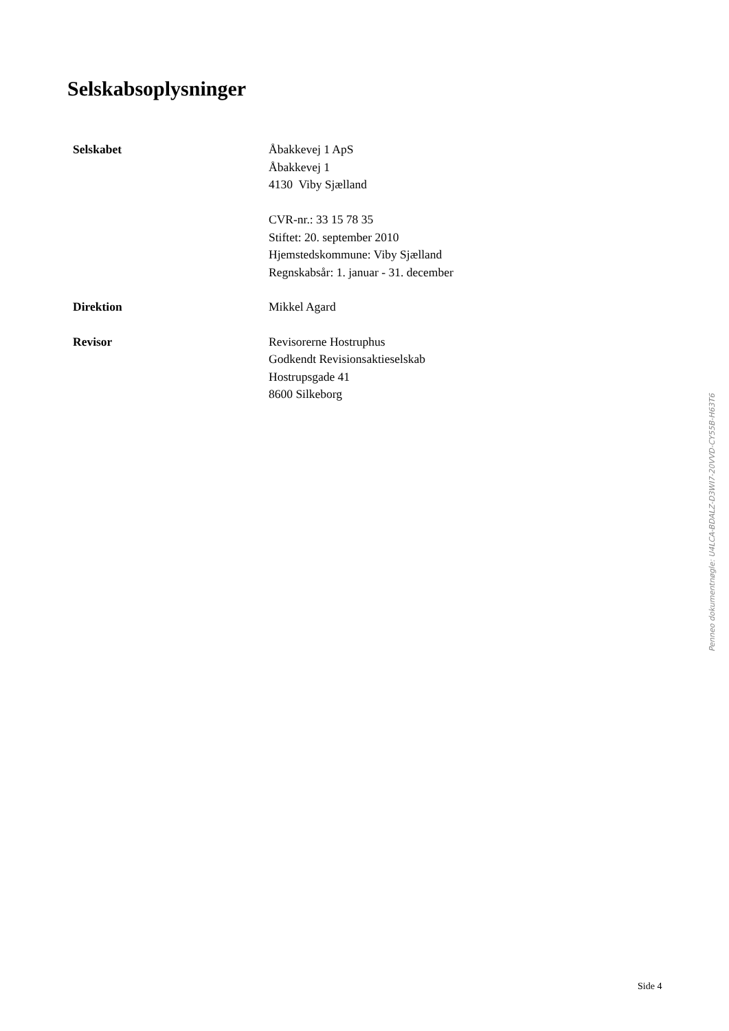Selskabsoplysninger
Selskabet Åbakkevej 1 ApS
Åbakkevej 1
4130 Viby Sjælland
CVR-nr.: 33 15 78 35
Stiftet: 20. september 2010
Hjemstedskommune: Viby Sjælland
Regnskabsår: 1. januar - 31. december
Direktion Mikkel Agard
Revisor Revisorerne Hostruphus
Godkendt Revisionsaktieselskab
Hostrupsgade 41
8600 Silkeborg
Penneo dokumentnøgle: U4LCA-BDALZ-D3WI7-20VVD-CY55B-H63T6
Side 4